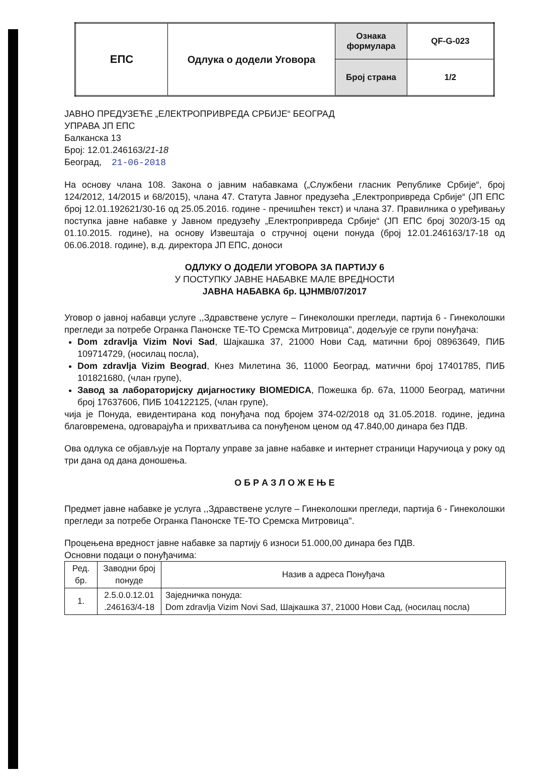| ЕПС | Одлука о додели Уговора | Ознака формулара | QF-G-023 |
| | | Број страна | 1/2 |
ЈАВНО ПРЕДУЗЕЋЕ „ЕЛЕКТРОПРИВРЕДА СРБИЈЕ“ БЕОГРАД
УПРАВА ЈП ЕПС
Балканска 13
Број: 12.01.246163/21-18
Београд, 21-06-2018
На основу члана 108. Закона о јавним набавкама („Службени гласник Републике Србије“, број 124/2012, 14/2015 и 68/2015), члана 47. Статута Јавног предузећа „Електропривреда Србије“ (ЈП ЕПС број 12.01.192621/30-16 од 25.05.2016. године - пречишћен текст) и члана 37. Правилника о уређивању поступка јавне набавке у Јавном предузећу „Електропривреда Србије“ (ЈП ЕПС број 3020/3-15 од 01.10.2015. године), на основу Извештаја о стручној оцени понуда (број 12.01.246163/17-18 од 06.06.2018. године), в.д. директора ЈП ЕПС, доноси
ОДЛУКУ О ДОДЕЛИ УГОВОРА ЗА ПАРТИЈУ 6
У ПОСТУПКУ ЈАВНЕ НАБАВКЕ МАЛЕ ВРЕДНОСТИ
ЈАВНА НАБАВКА бр. ЦЈНМВ/07/2017
Уговор о јавној набавци услуге ,,Здравствене услуге – Гинеколошки прегледи, партија 6 - Гинеколошки прегледи за потребе Огранка Панонске ТЕ-ТО Сремска Митровица", додељује се групи понуђача:
Dom zdravlja Vizim Novi Sad, Шајкашка 37, 21000 Нови Сад, матични број 08963649, ПИБ 109714729, (носилац посла),
Dom zdravlja Vizim Beograd, Кнез Милетина 36, 11000 Београд, матични број 17401785, ПИБ 101821680, (члан групе),
Завод за лабораторијску дијагностику BIOMEDICA, Пожешка бр. 67а, 11000 Београд, матични број 17637606, ПИБ 104122125, (члан групе),
чија је Понуда, евидентирана код понуђача под бројем 374-02/2018 од 31.05.2018. године, једина благовремена, одговарајућа и прихватљива са понуђеном ценом од 47.840,00 динара без ПДВ.
Ова одлука се објављује на Порталу управе за јавне набавке и интернет страници Наручиоца у року од три дана од дана доношења.
О Б Р А З Л О Ж Е Њ Е
Предмет јавне набавке је услуга ,,Здравствене услуге – Гинеколошки прегледи, партија 6 - Гинеколошки прегледи за потребе Огранка Панонске ТЕ-ТО Сремска Митровица".
Процењена вредност јавне набавке за партију 6 износи 51.000,00 динара без ПДВ.
Основни подаци о понуђачима:
| Ред. бр. | Заводни број понуде | Назив а адреса Понуђача |
| --- | --- | --- |
| 1. | 2.5.0.0.12.01 .246163/4-18 | Заједничка понуда: Dom zdravlja Vizim Novi Sad, Шајкашка 37, 21000 Нови Сад, (носилац посла) |